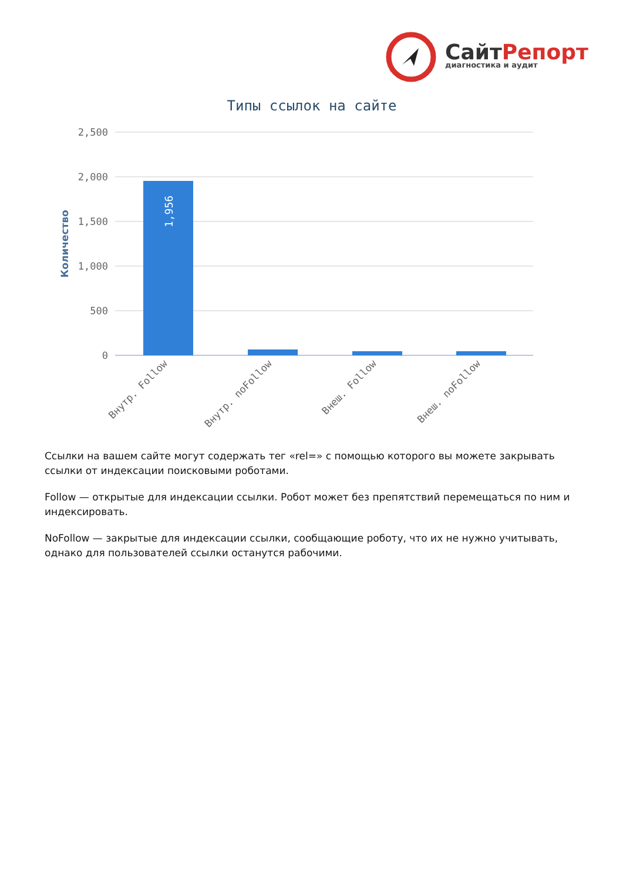СайтРепорт
диагностика и аудит
Типы ссылок на сайте
2,500
2,000
1,500
1,000
500
0
Количество
1,956
Внутр. Follow
Внутр. noFollow
Внеш. Follow
Внеш. noFollow
Ссылки на вашем сайте могут содержать тег «rel=» с помощью которого вы можете закрывать ссылки от индексации поисковыми роботами.
Follow — открытые для индексации ссылки. Робот может без препятствий перемещаться по ним и индексировать.
NoFollow — закрытые для индексации ссылки, сообщающие роботу, что их не нужно учитывать, однако для пользователей ссылки останутся рабочими.